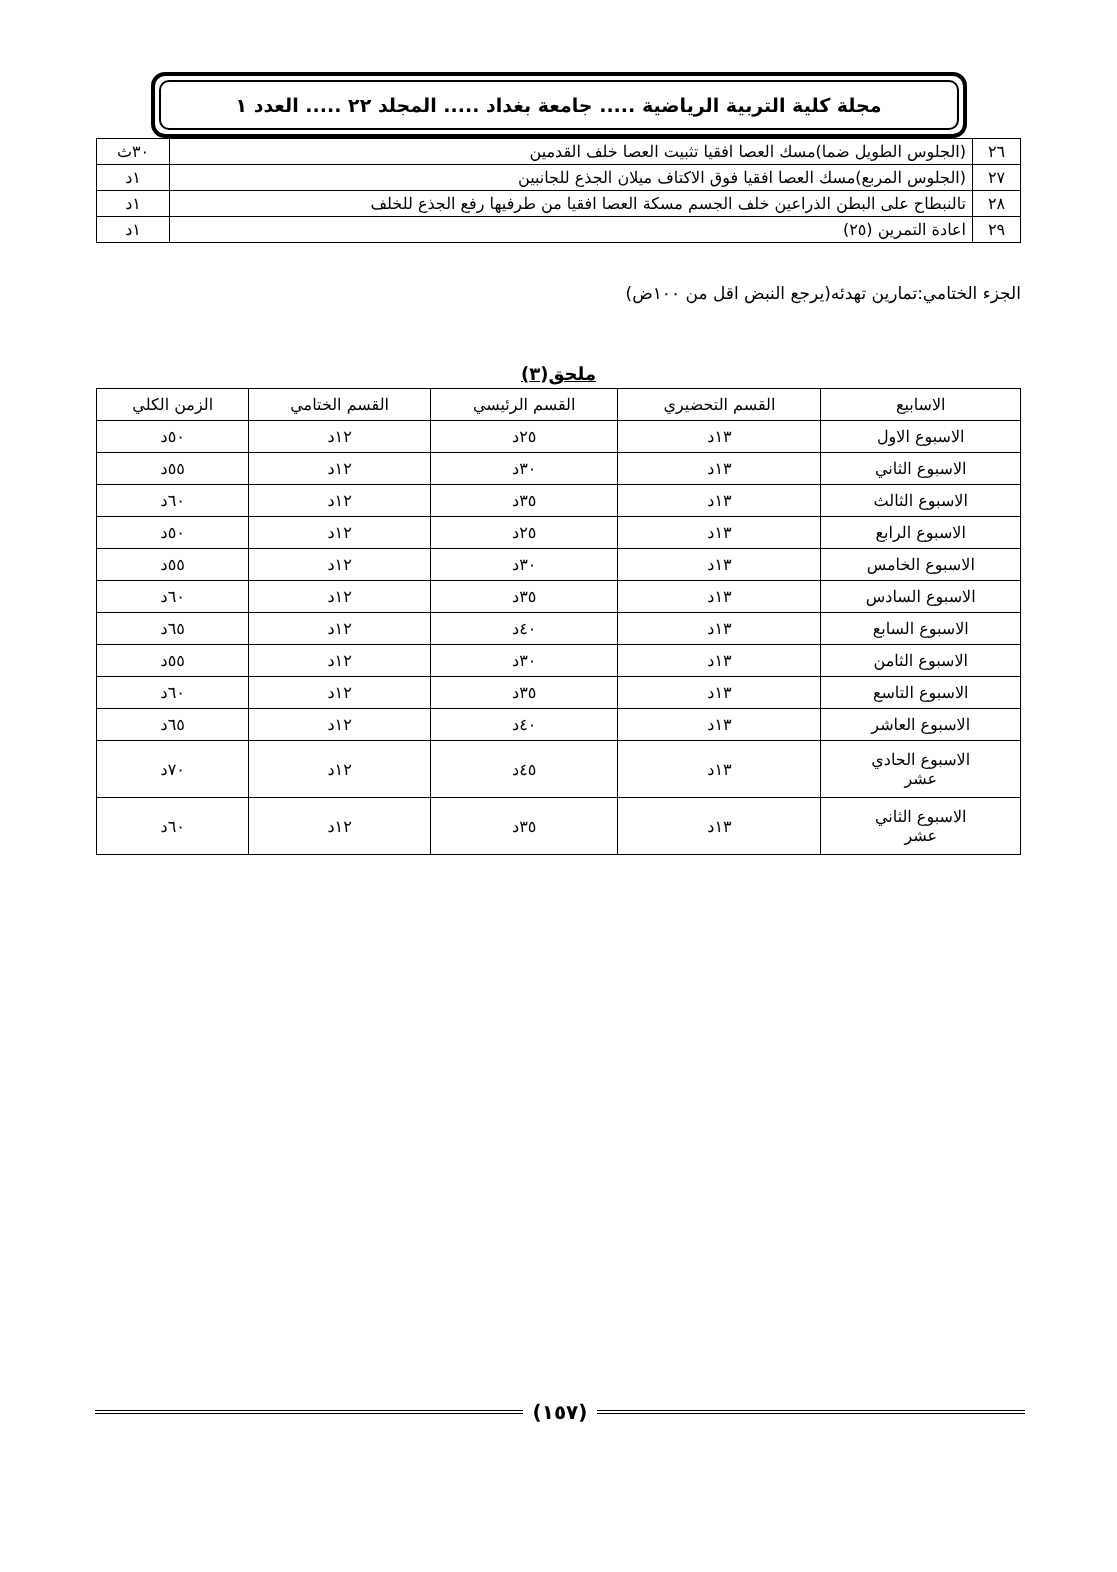مجلة كلية التربية الرياضية ..... جامعة بغداد ..... المجلد ٢٢ ..... العدد ١
| ٢٦ | (الجلوس الطويل ضما)مسك العصا افقيا تثبيت العصا خلف القدمين | ٣٠ث |
| ٢٧ | (الجلوس المربع)مسك العصا افقيا فوق الاكتاف ميلان الجذع للجانبين | ١د |
| ٢٨ | تالنبطاح على البطن الذراعين خلف الجسم مسكة العصا افقيا من طرفيها رفع الجذع للخلف | ١د |
| ٢٩ | اعادة التمرين (٢٥) | ١د |
الجزء الختامي:تمارين تهدئه(يرجع النبض اقل من ١٠٠ض)
ملحق(٣)
| الاسابيع | القسم التحضيري | القسم الرئيسي | القسم الختامي | الزمن الكلي |
| --- | --- | --- | --- | --- |
| الاسبوع الاول | ١٣د | ٢٥د | ١٢د | ٥٠د |
| الاسبوع الثاني | ١٣د | ٣٠د | ١٢د | ٥٥د |
| الاسبوع الثالث | ١٣د | ٣٥د | ١٢د | ٦٠د |
| الاسبوع الرابع | ١٣د | ٢٥د | ١٢د | ٥٠د |
| الاسبوع الخامس | ١٣د | ٣٠د | ١٢د | ٥٥د |
| الاسبوع السادس | ١٣د | ٣٥د | ١٢د | ٦٠د |
| الاسبوع السابع | ١٣د | ٤٠د | ١٢د | ٦٥د |
| الاسبوع الثامن | ١٣د | ٣٠د | ١٢د | ٥٥د |
| الاسبوع التاسع | ١٣د | ٣٥د | ١٢د | ٦٠د |
| الاسبوع العاشر | ١٣د | ٤٠د | ١٢د | ٦٥د |
| الاسبوع الحادي عشر | ١٣د | ٤٥د | ١٢د | ٧٠د |
| الاسبوع الثاني عشر | ١٣د | ٣٥د | ١٢د | ٦٠د |
(١٥٧)